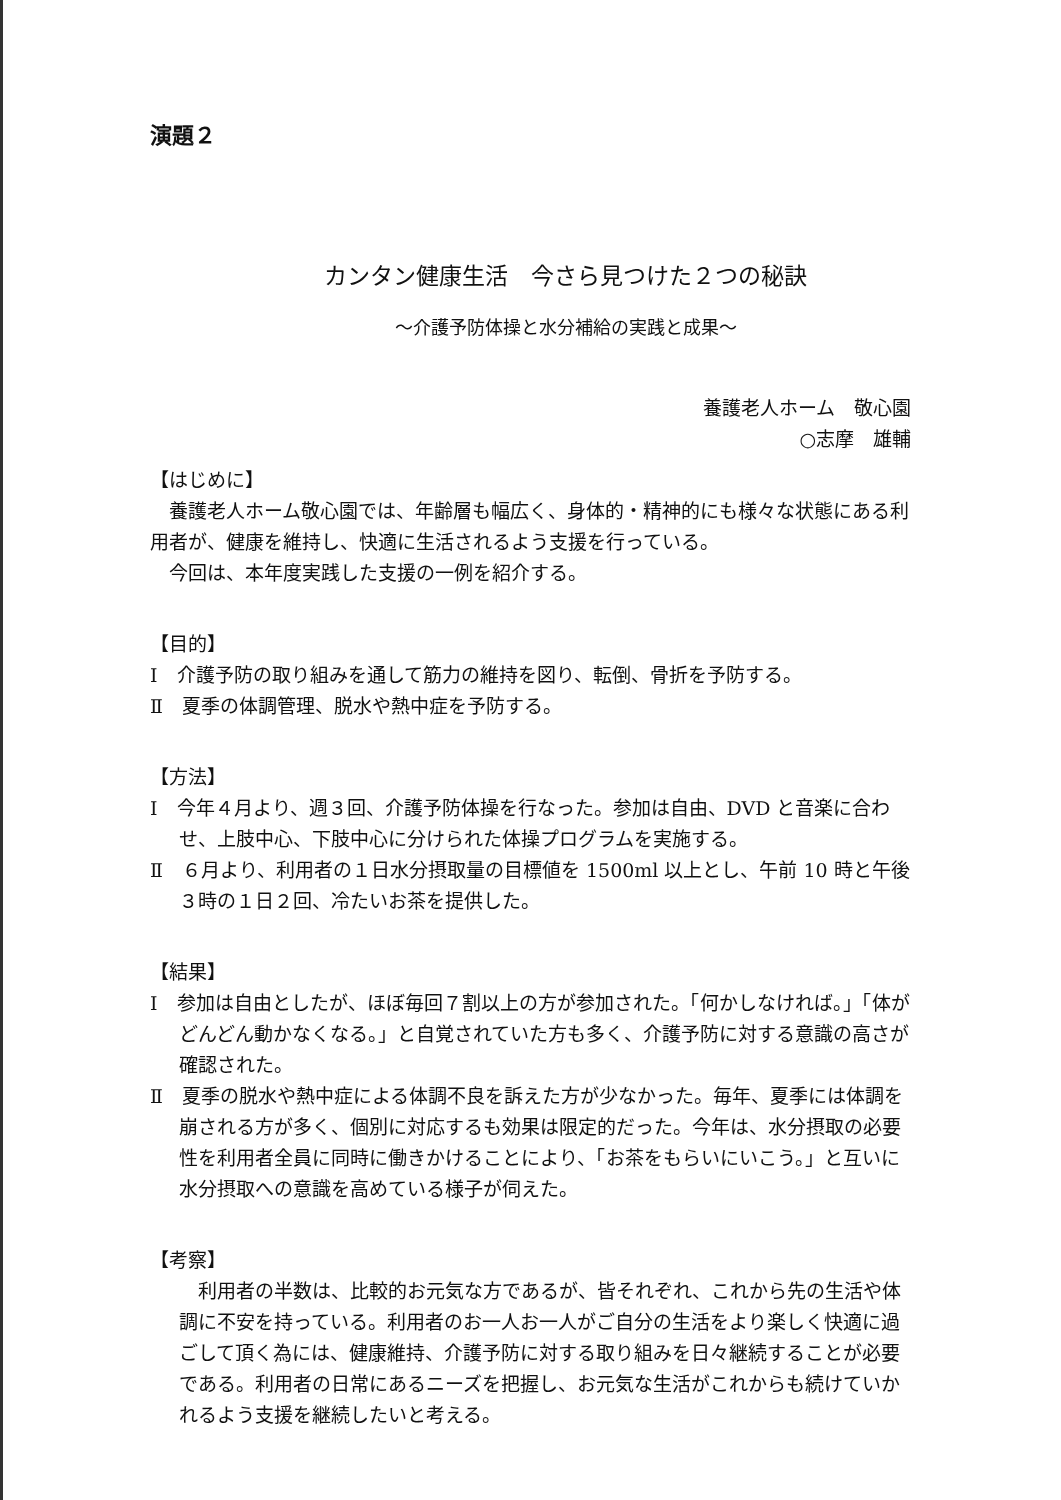演題２
カンタン健康生活　今さら見つけた２つの秘訣
～介護予防体操と水分補給の実践と成果～
養護老人ホーム　敬心園　　
○志摩　雄輔
【はじめに】
養護老人ホーム敬心園では、年齢層も幅広く、身体的・精神的にも様々な状態にある利用者が、健康を維持し、快適に生活されるよう支援を行っている。
今回は、本年度実践した支援の一例を紹介する。
【目的】
Ⅰ　介護予防の取り組みを通して筋力の維持を図り、転倒、骨折を予防する。
Ⅱ　夏季の体調管理、脱水や熱中症を予防する。
【方法】
Ⅰ　今年４月より、週３回、介護予防体操を行なった。参加は自由、DVD と音楽に合わせ、上肢中心、下肢中心に分けられた体操プログラムを実施する。
Ⅱ　６月より、利用者の１日水分摂取量の目標値を 1500ml 以上とし、午前 10 時と午後３時の１日２回、冷たいお茶を提供した。
【結果】
Ⅰ　参加は自由としたが、ほぼ毎回７割以上の方が参加された。「何かしなければ。」「体がどんどん動かなくなる。」と自覚されていた方も多く、介護予防に対する意識の高さが確認された。
Ⅱ　夏季の脱水や熱中症による体調不良を訴えた方が少なかった。毎年、夏季には体調を崩される方が多く、個別に対応するも効果は限定的だった。今年は、水分摂取の必要性を利用者全員に同時に働きかけることにより、「お茶をもらいにいこう。」と互いに水分摂取への意識を高めている様子が伺えた。
【考察】
利用者の半数は、比較的お元気な方であるが、皆それぞれ、これから先の生活や体調に不安を持っている。利用者のお一人お一人がご自分の生活をより楽しく快適に過ごして頂く為には、健康維持、介護予防に対する取り組みを日々継続することが必要である。利用者の日常にあるニーズを把握し、お元気な生活がこれからも続けていかれるよう支援を継続したいと考える。